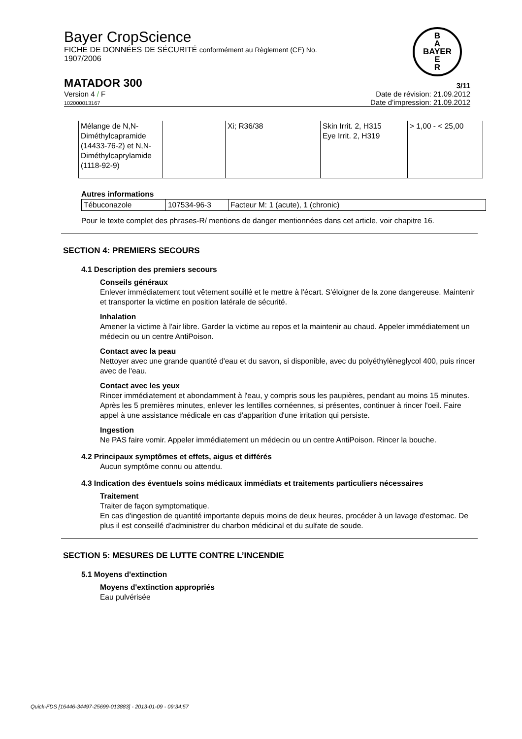Bayer CropScience
FICHE DE DONNÉES DE SÉCURITÉ conformément au Règlement (CE) No.
1907/2006
B
A
BAYER
E
R
MATADOR 300 3/11
Version 4 / F
102000013167 Date de révision: 21.09.2012
Date d'impression: 21.09.2012
| Mélange de N,N-Diméthylcapramide (14433-76-2) et N,N-Diméthylcaprylamide (1118-92-9) | | Xi; R36/38 | Skin Irrit. 2, H315 Eye Irrit. 2, H319 | > 1,00 - < 25,00 |
Autres informations
| Tébuconazole | 107534-96-3 | Facteur M: 1 (acute), 1 (chronic) |
Pour le texte complet des phrases-R/ mentions de danger mentionnées dans cet article, voir chapitre 16.
SECTION 4: PREMIERS SECOURS
4.1 Description des premiers secours
Conseils généraux
Enlever immédiatement tout vêtement souillé et le mettre à l'écart. S'éloigner de la zone dangereuse. Maintenir et transporter la victime en position latérale de sécurité.
Inhalation
Amener la victime à l'air libre. Garder la victime au repos et la maintenir au chaud. Appeler immédiatement un médecin ou un centre AntiPoison.
Contact avec la peau
Nettoyer avec une grande quantité d'eau et du savon, si disponible, avec du polyéthylèneglycol 400, puis rincer avec de l'eau.
Contact avec les yeux
Rincer immédiatement et abondamment à l'eau, y compris sous les paupières, pendant au moins 15 minutes. Après les 5 premières minutes, enlever les lentilles cornéennes, si présentes, continuer à rincer l'oeil. Faire appel à une assistance médicale en cas d'apparition d'une irritation qui persiste.
Ingestion
Ne PAS faire vomir. Appeler immédiatement un médecin ou un centre AntiPoison. Rincer la bouche.
4.2 Principaux symptômes et effets, aigus et différés
Aucun symptôme connu ou attendu.
4.3 Indication des éventuels soins médicaux immédiats et traitements particuliers nécessaires
Traitement
Traiter de façon symptomatique.
En cas d'ingestion de quantité importante depuis moins de deux heures, procéder à un lavage d'estomac. De plus il est conseillé d'administrer du charbon médicinal et du sulfate de soude.
SECTION 5: MESURES DE LUTTE CONTRE L’INCENDIE
5.1 Moyens d'extinction
Moyens d'extinction appropriés
Eau pulvérisée
Quick-FDS [16446-34497-25699-013883] - 2013-01-09 - 09:34:57